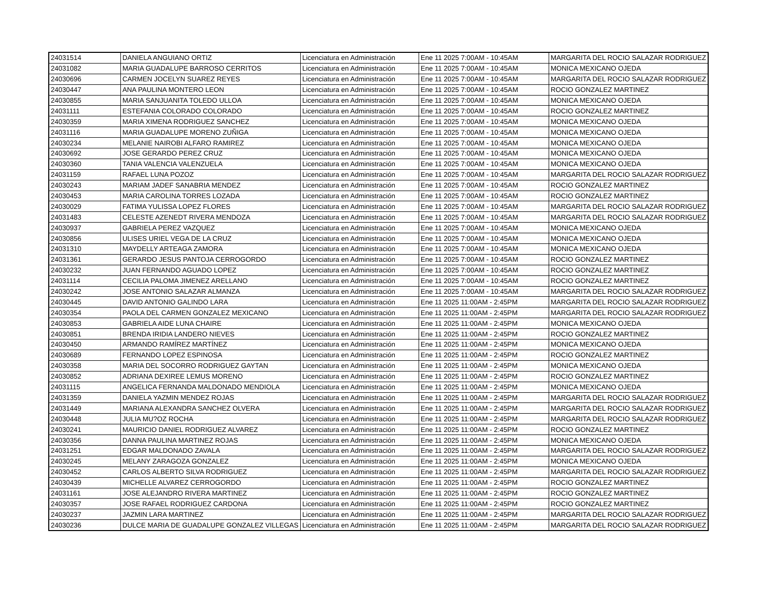| 24031514 | DANIELA ANGUIANO ORTIZ | Licenciatura en Administración | Ene 11 2025 7:00AM - 10:45AM | MARGARITA DEL ROCIO SALAZAR RODRIGUEZ |
| 24031082 | MARIA GUADALUPE BARROSO CERRITOS | Licenciatura en Administración | Ene 11 2025 7:00AM - 10:45AM | MONICA MEXICANO OJEDA |
| 24030696 | CARMEN JOCELYN SUAREZ REYES | Licenciatura en Administración | Ene 11 2025 7:00AM - 10:45AM | MARGARITA DEL ROCIO SALAZAR RODRIGUEZ |
| 24030447 | ANA PAULINA MONTERO LEON | Licenciatura en Administración | Ene 11 2025 7:00AM - 10:45AM | ROCIO GONZALEZ MARTINEZ |
| 24030855 | MARIA SANJUANITA TOLEDO ULLOA | Licenciatura en Administración | Ene 11 2025 7:00AM - 10:45AM | MONICA MEXICANO OJEDA |
| 24031111 | ESTEFANIA COLORADO COLORADO | Licenciatura en Administración | Ene 11 2025 7:00AM - 10:45AM | ROCIO GONZALEZ MARTINEZ |
| 24030359 | MARIA XIMENA RODRIGUEZ SANCHEZ | Licenciatura en Administración | Ene 11 2025 7:00AM - 10:45AM | MONICA MEXICANO OJEDA |
| 24031116 | MARIA GUADALUPE MORENO ZUÑIGA | Licenciatura en Administración | Ene 11 2025 7:00AM - 10:45AM | MONICA MEXICANO OJEDA |
| 24030234 | MELANIE NAIROBI ALFARO RAMIREZ | Licenciatura en Administración | Ene 11 2025 7:00AM - 10:45AM | MONICA MEXICANO OJEDA |
| 24030692 | JOSE GERARDO PEREZ CRUZ | Licenciatura en Administración | Ene 11 2025 7:00AM - 10:45AM | MONICA MEXICANO OJEDA |
| 24030360 | TANIA VALENCIA VALENZUELA | Licenciatura en Administración | Ene 11 2025 7:00AM - 10:45AM | MONICA MEXICANO OJEDA |
| 24031159 | RAFAEL LUNA POZOZ | Licenciatura en Administración | Ene 11 2025 7:00AM - 10:45AM | MARGARITA DEL ROCIO SALAZAR RODRIGUEZ |
| 24030243 | MARIAM JADEF SANABRIA MENDEZ | Licenciatura en Administración | Ene 11 2025 7:00AM - 10:45AM | ROCIO GONZALEZ MARTINEZ |
| 24030453 | MARIA CAROLINA TORRES LOZADA | Licenciatura en Administración | Ene 11 2025 7:00AM - 10:45AM | ROCIO GONZALEZ MARTINEZ |
| 24030029 | FATIMA YULISSA LOPEZ FLORES | Licenciatura en Administración | Ene 11 2025 7:00AM - 10:45AM | MARGARITA DEL ROCIO SALAZAR RODRIGUEZ |
| 24031483 | CELESTE AZENEDT RIVERA MENDOZA | Licenciatura en Administración | Ene 11 2025 7:00AM - 10:45AM | MARGARITA DEL ROCIO SALAZAR RODRIGUEZ |
| 24030937 | GABRIELA PEREZ VAZQUEZ | Licenciatura en Administración | Ene 11 2025 7:00AM - 10:45AM | MONICA MEXICANO OJEDA |
| 24030856 | ULISES URIEL VEGA DE LA CRUZ | Licenciatura en Administración | Ene 11 2025 7:00AM - 10:45AM | MONICA MEXICANO OJEDA |
| 24031310 | MAYDELLY ARTEAGA ZAMORA | Licenciatura en Administración | Ene 11 2025 7:00AM - 10:45AM | MONICA MEXICANO OJEDA |
| 24031361 | GERARDO JESUS PANTOJA CERROGORDO | Licenciatura en Administración | Ene 11 2025 7:00AM - 10:45AM | ROCIO GONZALEZ MARTINEZ |
| 24030232 | JUAN FERNANDO AGUADO LOPEZ | Licenciatura en Administración | Ene 11 2025 7:00AM - 10:45AM | ROCIO GONZALEZ MARTINEZ |
| 24031114 | CECILIA PALOMA JIMENEZ ARELLANO | Licenciatura en Administración | Ene 11 2025 7:00AM - 10:45AM | ROCIO GONZALEZ MARTINEZ |
| 24030242 | JOSE ANTONIO SALAZAR ALMANZA | Licenciatura en Administración | Ene 11 2025 7:00AM - 10:45AM | MARGARITA DEL ROCIO SALAZAR RODRIGUEZ |
| 24030445 | DAVID ANTONIO GALINDO LARA | Licenciatura en Administración | Ene 11 2025 11:00AM - 2:45PM | MARGARITA DEL ROCIO SALAZAR RODRIGUEZ |
| 24030354 | PAOLA DEL CARMEN GONZALEZ MEXICANO | Licenciatura en Administración | Ene 11 2025 11:00AM - 2:45PM | MARGARITA DEL ROCIO SALAZAR RODRIGUEZ |
| 24030853 | GABRIELA AIDE LUNA CHAIRE | Licenciatura en Administración | Ene 11 2025 11:00AM - 2:45PM | MONICA MEXICANO OJEDA |
| 24030851 | BRENDA IRIDIA LANDERO NIEVES | Licenciatura en Administración | Ene 11 2025 11:00AM - 2:45PM | ROCIO GONZALEZ MARTINEZ |
| 24030450 | ARMANDO RAMÍREZ MARTÍNEZ | Licenciatura en Administración | Ene 11 2025 11:00AM - 2:45PM | MONICA MEXICANO OJEDA |
| 24030689 | FERNANDO LOPEZ ESPINOSA | Licenciatura en Administración | Ene 11 2025 11:00AM - 2:45PM | ROCIO GONZALEZ MARTINEZ |
| 24030358 | MARIA DEL SOCORRO RODRIGUEZ GAYTAN | Licenciatura en Administración | Ene 11 2025 11:00AM - 2:45PM | MONICA MEXICANO OJEDA |
| 24030852 | ADRIANA DEXIREE LEMUS MORENO | Licenciatura en Administración | Ene 11 2025 11:00AM - 2:45PM | ROCIO GONZALEZ MARTINEZ |
| 24031115 | ANGELICA FERNANDA MALDONADO MENDIOLA | Licenciatura en Administración | Ene 11 2025 11:00AM - 2:45PM | MONICA MEXICANO OJEDA |
| 24031359 | DANIELA YAZMIN MENDEZ ROJAS | Licenciatura en Administración | Ene 11 2025 11:00AM - 2:45PM | MARGARITA DEL ROCIO SALAZAR RODRIGUEZ |
| 24031449 | MARIANA ALEXANDRA SANCHEZ OLVERA | Licenciatura en Administración | Ene 11 2025 11:00AM - 2:45PM | MARGARITA DEL ROCIO SALAZAR RODRIGUEZ |
| 24030448 | JULIA MU?OZ ROCHA | Licenciatura en Administración | Ene 11 2025 11:00AM - 2:45PM | MARGARITA DEL ROCIO SALAZAR RODRIGUEZ |
| 24030241 | MAURICIO DANIEL RODRIGUEZ ALVAREZ | Licenciatura en Administración | Ene 11 2025 11:00AM - 2:45PM | ROCIO GONZALEZ MARTINEZ |
| 24030356 | DANNA PAULINA MARTINEZ ROJAS | Licenciatura en Administración | Ene 11 2025 11:00AM - 2:45PM | MONICA MEXICANO OJEDA |
| 24031251 | EDGAR MALDONADO ZAVALA | Licenciatura en Administración | Ene 11 2025 11:00AM - 2:45PM | MARGARITA DEL ROCIO SALAZAR RODRIGUEZ |
| 24030245 | MELANY ZARAGOZA GONZALEZ | Licenciatura en Administración | Ene 11 2025 11:00AM - 2:45PM | MONICA MEXICANO OJEDA |
| 24030452 | CARLOS ALBERTO SILVA RODRIGUEZ | Licenciatura en Administración | Ene 11 2025 11:00AM - 2:45PM | MARGARITA DEL ROCIO SALAZAR RODRIGUEZ |
| 24030439 | MICHELLE ALVAREZ CERROGORDO | Licenciatura en Administración | Ene 11 2025 11:00AM - 2:45PM | ROCIO GONZALEZ MARTINEZ |
| 24031161 | JOSE ALEJANDRO RIVERA MARTINEZ | Licenciatura en Administración | Ene 11 2025 11:00AM - 2:45PM | ROCIO GONZALEZ MARTINEZ |
| 24030357 | JOSE RAFAEL RODRIGUEZ CARDONA | Licenciatura en Administración | Ene 11 2025 11:00AM - 2:45PM | ROCIO GONZALEZ MARTINEZ |
| 24030237 | JAZMIN LARA MARTINEZ | Licenciatura en Administración | Ene 11 2025 11:00AM - 2:45PM | MARGARITA DEL ROCIO SALAZAR RODRIGUEZ |
| 24030236 | DULCE MARIA DE GUADALUPE GONZALEZ VILLEGAS | Licenciatura en Administración | Ene 11 2025 11:00AM - 2:45PM | MARGARITA DEL ROCIO SALAZAR RODRIGUEZ |